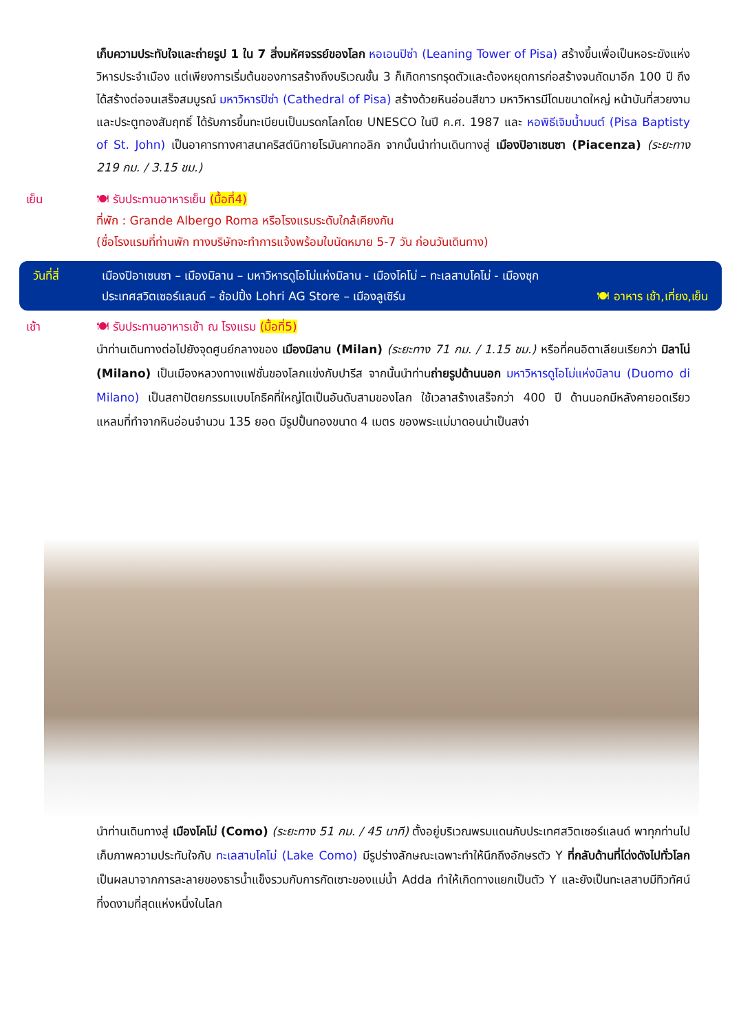เก็บความประทับใจและถ่ายรูป 1 ใน 7 สิ่งมหัศจรรย์ของโลก หอเอนปิซ่า (Leaning Tower of Pisa) สร้างขึ้นเพื่อเป็นหอระฆังแห่งวิหารประจำเมือง แต่เพียงการเริ่มต้นของการสร้างถึงบริเวณชั้น 3 ก็เกิดการทรุดตัวและต้องหยุดการก่อสร้างจนถัดมาอีก 100 ปี ถึงได้สร้างต่อจนเสร็จสมบูรณ์ มหาวิหารปิซ่า (Cathedral of Pisa) สร้างด้วยหินอ่อนสีขาว มหาวิหารมีโดมขนาดใหญ่ หน้าบันที่สวยงาม และประตูทองสัมฤทธิ์ ได้รับการขึ้นทะเบียนเป็นมรดกโลกโดย UNESCO ในปี ค.ศ. 1987 และ หอพิธีเจิมน้ำมนต์ (Pisa Baptisty of St. John) เป็นอาคารทางศาสนาคริสต์นิกายโรมันคาทอลิก จากนั้นนำท่านเดินทางสู่ เมืองปิอาเซนซา (Piacenza) (ระยะทาง 219 กม. / 3.15 ชม.)
เย็น 🍽 รับประทานอาหารเย็น (มื้อที่4)
ที่พัก : Grande Albergo Roma หรือโรงแรมระดับใกล้เคียงกัน
(ชื่อโรงแรมที่ท่านพัก ทางบริษัทจะทำการแจ้งพร้อมใบนัดหมาย 5-7 วัน ก่อนวันเดินทาง)
วันที่สี่ เมืองปิอาเซนซา – เมืองมิลาน – มหาวิหารดูโอโม่แห่งมิลาน - เมืองโคโม่ – ทะเลสาบโคโม่ - เมืองซุก
ประเทศสวิตเซอร์แลนด์ – ช้อปปิ้ง Lohri AG Store – เมืองลูเซิร์น 🍽 อาหาร เช้า,เที่ยง,เย็น
เช้า 🍽 รับประทานอาหารเช้า ณ โรงแรม (มื้อที่5)
นำท่านเดินทางต่อไปยังจุดศูนย์กลางของ เมืองมิลาน (Milan) (ระยะทาง 71 กม. / 1.15 ชม.) หรือที่คนอิตาเลียนเรียกว่า มิลาโน่ (Milano) เป็นเมืองหลวงทางแฟชั่นของโลกแข่งกับปารีส จากนั้นนำท่านถ่ายรูปด้านนอก มหาวิหารดูโอโม่แห่งมิลาน (Duomo di Milano) เป็นสถาปัตยกรรมแบบโกธิคที่ใหญ่โตเป็นอันดับสามของโลก ใช้เวลาสร้างเสร็จกว่า 400 ปี ด้านนอกมีหลังคายอดเรียวแหลมที่ทำจากหินอ่อนจำนวน 135 ยอด มีรูปปั้นทองขนาด 4 เมตร ของพระแม่มาดอนน่าเป็นสง่า
นำท่านเดินทางสู่ เมืองโคโม่ (Como) (ระยะทาง 51 กม. / 45 นาที) ตั้งอยู่บริเวณพรมแดนกับประเทศสวิตเซอร์แลนด์ พาทุกท่านไปเก็บภาพความประทับใจกับ ทะเลสาบโคโม่ (Lake Como) มีรูปร่างลักษณะเฉพาะทำให้นึกถึงอักษรตัว Y ที่กลับด้านที่โด่งดังไปทั่วโลก เป็นผลมาจากการละลายของธารน้ำแข็งรวมกับการกัดเซาะของแม่น้ำ Adda ทำให้เกิดทางแยกเป็นตัว Y และยังเป็นทะเลสาบมีทิวทัศน์ที่งดงามที่สุดแห่งหนึ่งในโลก